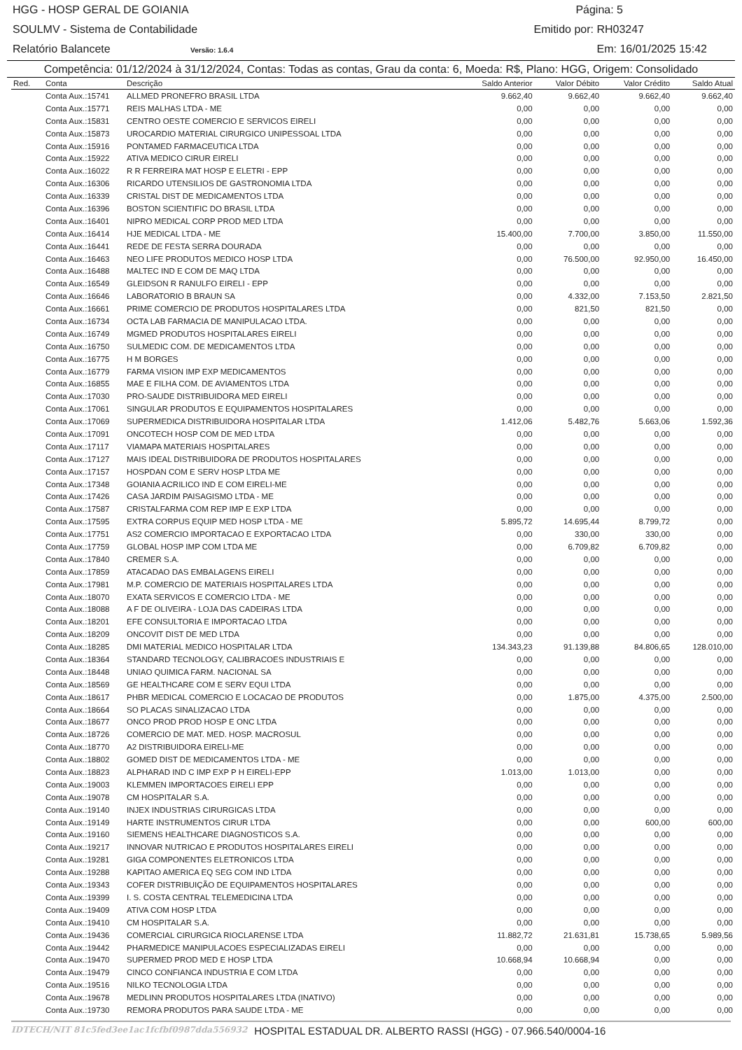HGG - HOSP GERAL DE GOIANIA Página: 5
SOULMV - Sistema de Contabilidade Emitido por: RH03247
Relatório Balancete Versão: 1.6.4 Em: 16/01/2025 15:42
Competência: 01/12/2024 à 31/12/2024, Contas: Todas as contas, Grau da conta: 6, Moeda: R$, Plano: HGG, Origem: Consolidado
| Red. | Conta | Descrição | Saldo Anterior | Valor Débito | Valor Crédito | Saldo Atual |
| --- | --- | --- | --- | --- | --- | --- |
| | Conta Aux.:15741 | ALLMED PRONEFRO BRASIL LTDA | 9.662,40 | 9.662,40 | 9.662,40 | 9.662,40 |
| | Conta Aux.:15771 | REIS MALHAS LTDA - ME | 0,00 | 0,00 | 0,00 | 0,00 |
| | Conta Aux.:15831 | CENTRO OESTE COMERCIO E SERVICOS EIRELI | 0,00 | 0,00 | 0,00 | 0,00 |
| | Conta Aux.:15873 | UROCARDIO MATERIAL CIRURGICO UNIPESSOAL LTDA | 0,00 | 0,00 | 0,00 | 0,00 |
| | Conta Aux.:15916 | PONTAMED FARMACEUTICA LTDA | 0,00 | 0,00 | 0,00 | 0,00 |
| | Conta Aux.:15922 | ATIVA MEDICO CIRUR EIRELI | 0,00 | 0,00 | 0,00 | 0,00 |
| | Conta Aux.:16022 | R R FERREIRA MAT HOSP E ELETRI - EPP | 0,00 | 0,00 | 0,00 | 0,00 |
| | Conta Aux.:16306 | RICARDO UTENSILIOS DE GASTRONOMIA LTDA | 0,00 | 0,00 | 0,00 | 0,00 |
| | Conta Aux.:16339 | CRISTAL DIST DE MEDICAMENTOS LTDA | 0,00 | 0,00 | 0,00 | 0,00 |
| | Conta Aux.:16396 | BOSTON SCIENTIFIC DO BRASIL LTDA | 0,00 | 0,00 | 0,00 | 0,00 |
| | Conta Aux.:16401 | NIPRO MEDICAL CORP PROD MED LTDA | 0,00 | 0,00 | 0,00 | 0,00 |
| | Conta Aux.:16414 | HJE MEDICAL LTDA - ME | 15.400,00 | 7.700,00 | 3.850,00 | 11.550,00 |
| | Conta Aux.:16441 | REDE DE FESTA SERRA DOURADA | 0,00 | 0,00 | 0,00 | 0,00 |
| | Conta Aux.:16463 | NEO LIFE PRODUTOS MEDICO HOSP LTDA | 0,00 | 76.500,00 | 92.950,00 | 16.450,00 |
| | Conta Aux.:16488 | MALTEC IND E COM DE MAQ LTDA | 0,00 | 0,00 | 0,00 | 0,00 |
| | Conta Aux.:16549 | GLEIDSON R RANULFO EIRELI - EPP | 0,00 | 0,00 | 0,00 | 0,00 |
| | Conta Aux.:16646 | LABORATORIO B BRAUN SA | 0,00 | 4.332,00 | 7.153,50 | 2.821,50 |
| | Conta Aux.:16661 | PRIME COMERCIO DE PRODUTOS HOSPITALARES LTDA | 0,00 | 821,50 | 821,50 | 0,00 |
| | Conta Aux.:16734 | OCTA LAB FARMACIA DE MANIPULACAO LTDA. | 0,00 | 0,00 | 0,00 | 0,00 |
| | Conta Aux.:16749 | MGMED PRODUTOS HOSPITALARES EIRELI | 0,00 | 0,00 | 0,00 | 0,00 |
| | Conta Aux.:16750 | SULMEDIC COM. DE MEDICAMENTOS LTDA | 0,00 | 0,00 | 0,00 | 0,00 |
| | Conta Aux.:16775 | H M BORGES | 0,00 | 0,00 | 0,00 | 0,00 |
| | Conta Aux.:16779 | FARMA VISION IMP EXP MEDICAMENTOS | 0,00 | 0,00 | 0,00 | 0,00 |
| | Conta Aux.:16855 | MAE E FILHA COM. DE AVIAMENTOS LTDA | 0,00 | 0,00 | 0,00 | 0,00 |
| | Conta Aux.:17030 | PRO-SAUDE DISTRIBUIDORA MED EIRELI | 0,00 | 0,00 | 0,00 | 0,00 |
| | Conta Aux.:17061 | SINGULAR PRODUTOS E EQUIPAMENTOS HOSPITALARES | 0,00 | 0,00 | 0,00 | 0,00 |
| | Conta Aux.:17069 | SUPERMEDICA DISTRIBUIDORA HOSPITALAR LTDA | 1.412,06 | 5.482,76 | 5.663,06 | 1.592,36 |
| | Conta Aux.:17091 | ONCOTECH HOSP COM DE MED LTDA | 0,00 | 0,00 | 0,00 | 0,00 |
| | Conta Aux.:17117 | VIAMAPA MATERIAIS HOSPITALARES | 0,00 | 0,00 | 0,00 | 0,00 |
| | Conta Aux.:17127 | MAIS IDEAL DISTRIBUIDORA DE PRODUTOS HOSPITALARES | 0,00 | 0,00 | 0,00 | 0,00 |
| | Conta Aux.:17157 | HOSPDAN COM E SERV HOSP LTDA ME | 0,00 | 0,00 | 0,00 | 0,00 |
| | Conta Aux.:17348 | GOIANIA ACRILICO IND E COM EIRELI-ME | 0,00 | 0,00 | 0,00 | 0,00 |
| | Conta Aux.:17426 | CASA JARDIM PAISAGISMO LTDA - ME | 0,00 | 0,00 | 0,00 | 0,00 |
| | Conta Aux.:17587 | CRISTALFARMA COM REP IMP E EXP LTDA | 0,00 | 0,00 | 0,00 | 0,00 |
| | Conta Aux.:17595 | EXTRA CORPUS EQUIP MED HOSP LTDA - ME | 5.895,72 | 14.695,44 | 8.799,72 | 0,00 |
| | Conta Aux.:17751 | AS2 COMERCIO IMPORTACAO E EXPORTACAO LTDA | 0,00 | 330,00 | 330,00 | 0,00 |
| | Conta Aux.:17759 | GLOBAL HOSP IMP COM LTDA ME | 0,00 | 6.709,82 | 6.709,82 | 0,00 |
| | Conta Aux.:17840 | CREMER S.A. | 0,00 | 0,00 | 0,00 | 0,00 |
| | Conta Aux.:17859 | ATACADAO DAS EMBALAGENS EIRELI | 0,00 | 0,00 | 0,00 | 0,00 |
| | Conta Aux.:17981 | M.P. COMERCIO DE MATERIAIS HOSPITALARES LTDA | 0,00 | 0,00 | 0,00 | 0,00 |
| | Conta Aux.:18070 | EXATA SERVICOS E COMERCIO LTDA - ME | 0,00 | 0,00 | 0,00 | 0,00 |
| | Conta Aux.:18088 | A F DE OLIVEIRA - LOJA DAS CADEIRAS LTDA | 0,00 | 0,00 | 0,00 | 0,00 |
| | Conta Aux.:18201 | EFE CONSULTORIA E IMPORTACAO LTDA | 0,00 | 0,00 | 0,00 | 0,00 |
| | Conta Aux.:18209 | ONCOVIT DIST DE MED LTDA | 0,00 | 0,00 | 0,00 | 0,00 |
| | Conta Aux.:18285 | DMI MATERIAL MEDICO HOSPITALAR LTDA | 134.343,23 | 91.139,88 | 84.806,65 | 128.010,00 |
| | Conta Aux.:18364 | STANDARD TECNOLOGY, CALIBRACOES INDUSTRIAIS E | 0,00 | 0,00 | 0,00 | 0,00 |
| | Conta Aux.:18448 | UNIAO QUIMICA FARM. NACIONAL SA | 0,00 | 0,00 | 0,00 | 0,00 |
| | Conta Aux.:18569 | GE HEALTHCARE COM E SERV EQUI LTDA | 0,00 | 0,00 | 0,00 | 0,00 |
| | Conta Aux.:18617 | PHBR MEDICAL COMERCIO E LOCACAO DE PRODUTOS | 0,00 | 1.875,00 | 4.375,00 | 2.500,00 |
| | Conta Aux.:18664 | SO PLACAS SINALIZACAO LTDA | 0,00 | 0,00 | 0,00 | 0,00 |
| | Conta Aux.:18677 | ONCO PROD PROD HOSP E ONC LTDA | 0,00 | 0,00 | 0,00 | 0,00 |
| | Conta Aux.:18726 | COMERCIO DE MAT. MED. HOSP. MACROSUL | 0,00 | 0,00 | 0,00 | 0,00 |
| | Conta Aux.:18770 | A2 DISTRIBUIDORA EIRELI-ME | 0,00 | 0,00 | 0,00 | 0,00 |
| | Conta Aux.:18802 | GOMED DIST DE MEDICAMENTOS LTDA - ME | 0,00 | 0,00 | 0,00 | 0,00 |
| | Conta Aux.:18823 | ALPHARAD IND C IMP EXP P H EIRELI-EPP | 1.013,00 | 1.013,00 | 0,00 | 0,00 |
| | Conta Aux.:19003 | KLEMMEN IMPORTACOES EIRELI EPP | 0,00 | 0,00 | 0,00 | 0,00 |
| | Conta Aux.:19078 | CM HOSPITALAR S.A. | 0,00 | 0,00 | 0,00 | 0,00 |
| | Conta Aux.:19140 | INJEX INDUSTRIAS CIRURGICAS LTDA | 0,00 | 0,00 | 0,00 | 0,00 |
| | Conta Aux.:19149 | HARTE INSTRUMENTOS CIRUR LTDA | 0,00 | 0,00 | 600,00 | 600,00 |
| | Conta Aux.:19160 | SIEMENS HEALTHCARE DIAGNOSTICOS S.A. | 0,00 | 0,00 | 0,00 | 0,00 |
| | Conta Aux.:19217 | INNOVAR NUTRICAO E PRODUTOS HOSPITALARES EIRELI | 0,00 | 0,00 | 0,00 | 0,00 |
| | Conta Aux.:19281 | GIGA COMPONENTES ELETRONICOS LTDA | 0,00 | 0,00 | 0,00 | 0,00 |
| | Conta Aux.:19288 | KAPITAO AMERICA EQ SEG COM IND LTDA | 0,00 | 0,00 | 0,00 | 0,00 |
| | Conta Aux.:19343 | COFER DISTRIBUIÇÃO DE EQUIPAMENTOS HOSPITALARES | 0,00 | 0,00 | 0,00 | 0,00 |
| | Conta Aux.:19399 | I. S. COSTA CENTRAL TELEMEDICINA LTDA | 0,00 | 0,00 | 0,00 | 0,00 |
| | Conta Aux.:19409 | ATIVA COM HOSP LTDA | 0,00 | 0,00 | 0,00 | 0,00 |
| | Conta Aux.:19410 | CM HOSPITALAR S.A. | 0,00 | 0,00 | 0,00 | 0,00 |
| | Conta Aux.:19436 | COMERCIAL CIRURGICA RIOCLARENSE LTDA | 11.882,72 | 21.631,81 | 15.738,65 | 5.989,56 |
| | Conta Aux.:19442 | PHARMEDICE MANIPULACOES ESPECIALIZADAS EIRELI | 0,00 | 0,00 | 0,00 | 0,00 |
| | Conta Aux.:19470 | SUPERMED PROD MED E HOSP LTDA | 10.668,94 | 10.668,94 | 0,00 | 0,00 |
| | Conta Aux.:19479 | CINCO CONFIANCA INDUSTRIA E COM LTDA | 0,00 | 0,00 | 0,00 | 0,00 |
| | Conta Aux.:19516 | NILKO TECNOLOGIA LTDA | 0,00 | 0,00 | 0,00 | 0,00 |
| | Conta Aux.:19678 | MEDLINN PRODUTOS HOSPITALARES LTDA (INATIVO) | 0,00 | 0,00 | 0,00 | 0,00 |
| | Conta Aux.:19730 | REMORA PRODUTOS PARA SAUDE LTDA - ME | 0,00 | 0,00 | 0,00 | 0,00 |
IDTECH/NIT 81c5fed3ee1ac1fcfbf0987dda556932 HOSPITAL ESTADUAL DR. ALBERTO RASSI (HGG) - 07.966.540/0004-16